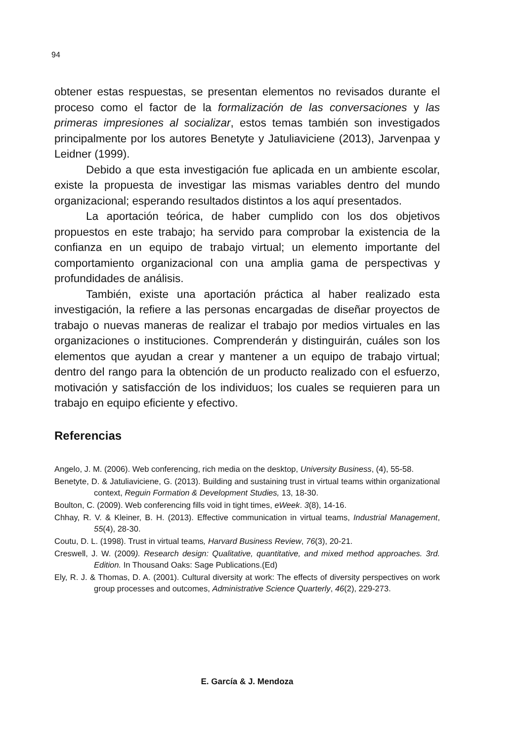94
obtener estas respuestas, se presentan elementos no revisados durante el proceso como el factor de la formalización de las conversaciones y las primeras impresiones al socializar, estos temas también son investigados principalmente por los autores Benetyte y Jatuliaviciene (2013), Jarvenpaa y Leidner (1999).
Debido a que esta investigación fue aplicada en un ambiente escolar, existe la propuesta de investigar las mismas variables dentro del mundo organizacional; esperando resultados distintos a los aquí presentados.
La aportación teórica, de haber cumplido con los dos objetivos propuestos en este trabajo; ha servido para comprobar la existencia de la confianza en un equipo de trabajo virtual; un elemento importante del comportamiento organizacional con una amplia gama de perspectivas y profundidades de análisis.
También, existe una aportación práctica al haber realizado esta investigación, la refiere a las personas encargadas de diseñar proyectos de trabajo o nuevas maneras de realizar el trabajo por medios virtuales en las organizaciones o instituciones. Comprenderán y distinguirán, cuáles son los elementos que ayudan a crear y mantener a un equipo de trabajo virtual; dentro del rango para la obtención de un producto realizado con el esfuerzo, motivación y satisfacción de los individuos; los cuales se requieren para un trabajo en equipo eficiente y efectivo.
Referencias
Angelo, J. M. (2006). Web conferencing, rich media on the desktop, University Business, (4), 55-58.
Benetyte, D. & Jatuliaviciene, G. (2013). Building and sustaining trust in virtual teams within organizational context, Reguin Formation & Development Studies, 13, 18-30.
Boulton, C. (2009). Web conferencing fills void in tight times, eWeek. 3(8), 14-16.
Chhay, R. V. & Kleiner, B. H. (2013). Effective communication in virtual teams, Industrial Management, 55(4), 28-30.
Coutu, D. L. (1998). Trust in virtual teams, Harvard Business Review, 76(3), 20-21.
Creswell, J. W. (2009). Research design: Qualitative, quantitative, and mixed method approaches. 3rd. Edition. In Thousand Oaks: Sage Publications.(Ed)
Ely, R. J. & Thomas, D. A. (2001). Cultural diversity at work: The effects of diversity perspectives on work group processes and outcomes, Administrative Science Quarterly, 46(2), 229-273.
E. García & J. Mendoza